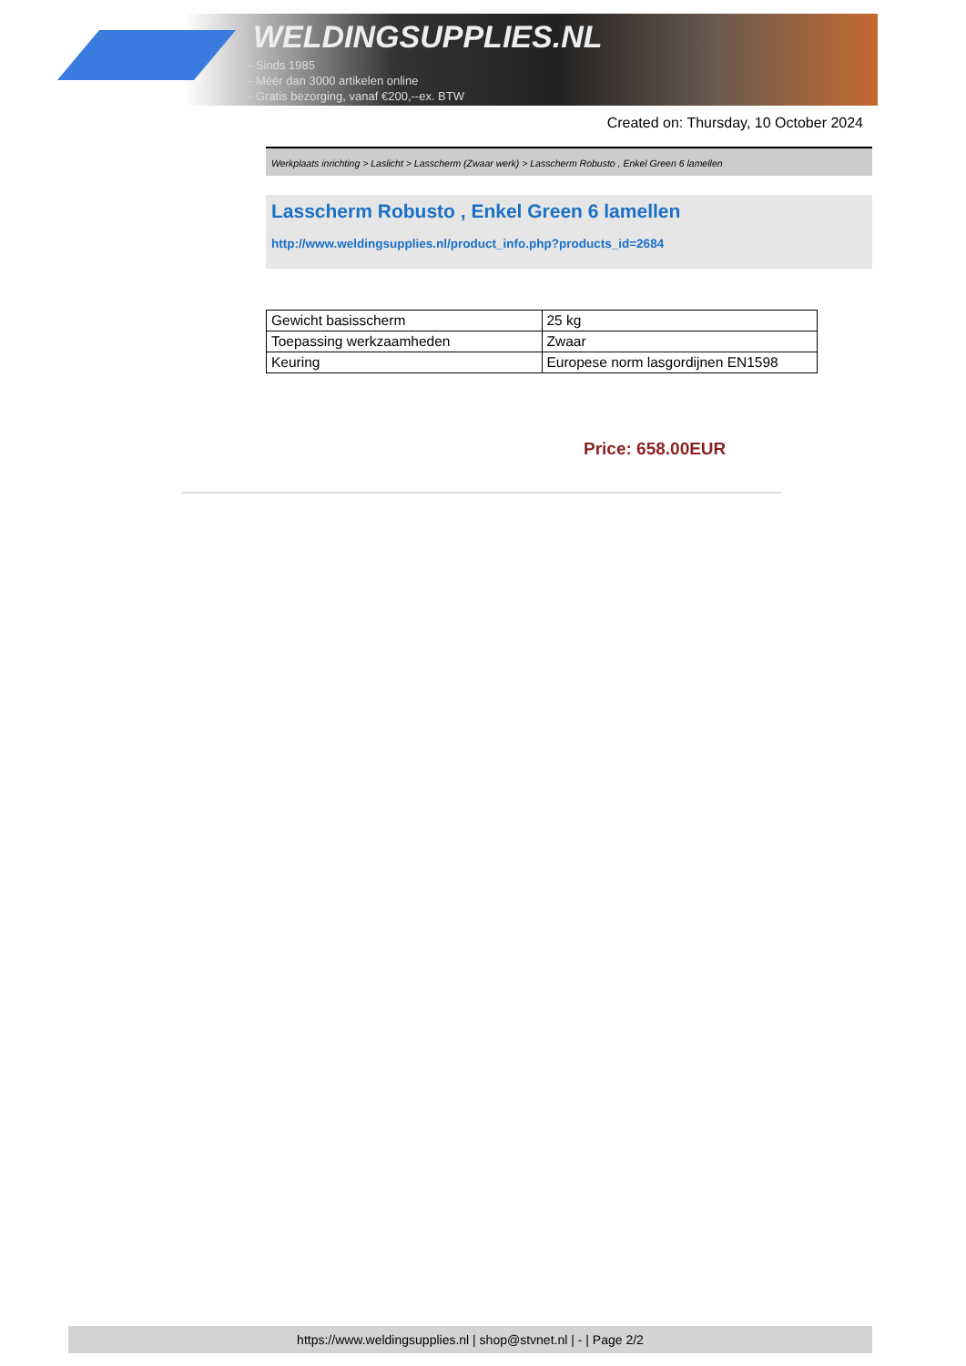WELDINGSUPPLIES.NL
- Sinds 1985
- Méér dan 3000 artikelen online
- Gratis bezorging, vanaf €200,--ex. BTW
Created on: Thursday, 10 October 2024
Werkplaats inrichting > Laslicht > Lasscherm (Zwaar werk) > Lasscherm Robusto , Enkel Green 6 lamellen
Lasscherm Robusto , Enkel Green 6 lamellen
http://www.weldingsupplies.nl/product_info.php?products_id=2684
| Gewicht basisscherm | 25 kg |
| Toepassing werkzaamheden | Zwaar |
| Keuring | Europese norm lasgordijnen EN1598 |
Price: 658.00EUR
https://www.weldingsupplies.nl | shop@stvnet.nl | - | Page 2/2